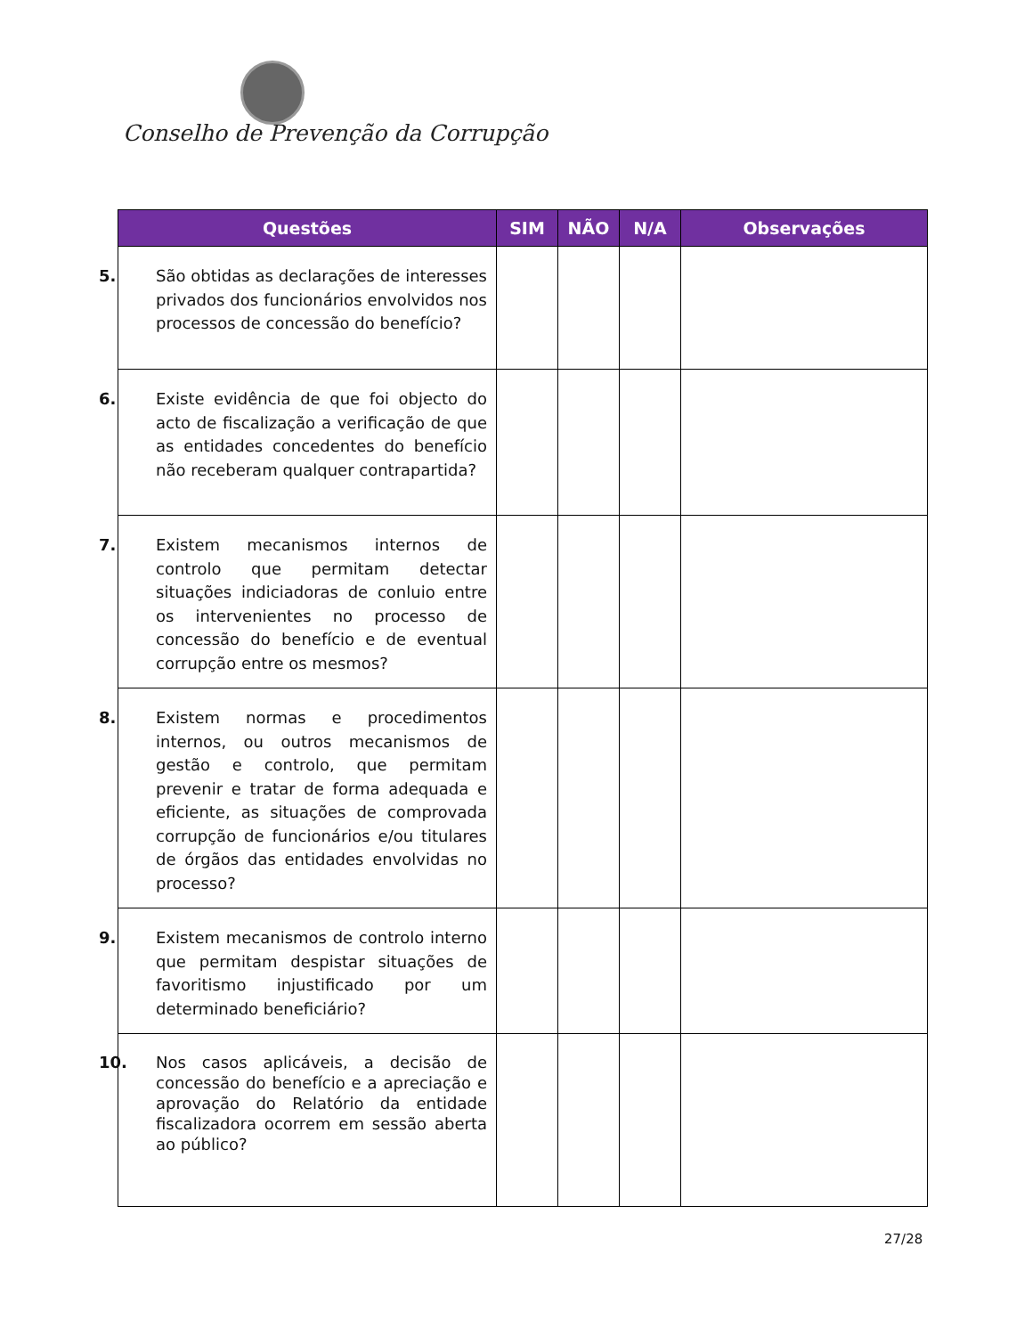Conselho de Prevenção da Corrupção
| Questões | SIM | NÃO | N/A | Observações |
| --- | --- | --- | --- | --- |
| 5. São obtidas as declarações de interesses privados dos funcionários envolvidos nos processos de concessão do benefício? | | | | |
| 6. Existe evidência de que foi objecto do acto de fiscalização a verificação de que as entidades concedentes do benefício não receberam qualquer contrapartida? | | | | |
| 7. Existem mecanismos internos de controlo que permitam detectar situações indiciadoras de conluio entre os intervenientes no processo de concessão do benefício e de eventual corrupção entre os mesmos? | | | | |
| 8. Existem normas e procedimentos internos, ou outros mecanismos de gestão e controlo, que permitam prevenir e tratar de forma adequada e eficiente, as situações de comprovada corrupção de funcionários e/ou titulares de órgãos das entidades envolvidas no processo? | | | | |
| 9. Existem mecanismos de controlo interno que permitam despistar situações de favoritismo injustificado por um determinado beneficiário? | | | | |
| 10. Nos casos aplicáveis, a decisão de concessão do benefício e a apreciação e aprovação do Relatório da entidade fiscalizadora ocorrem em sessão aberta ao público? | | | | |
27/28